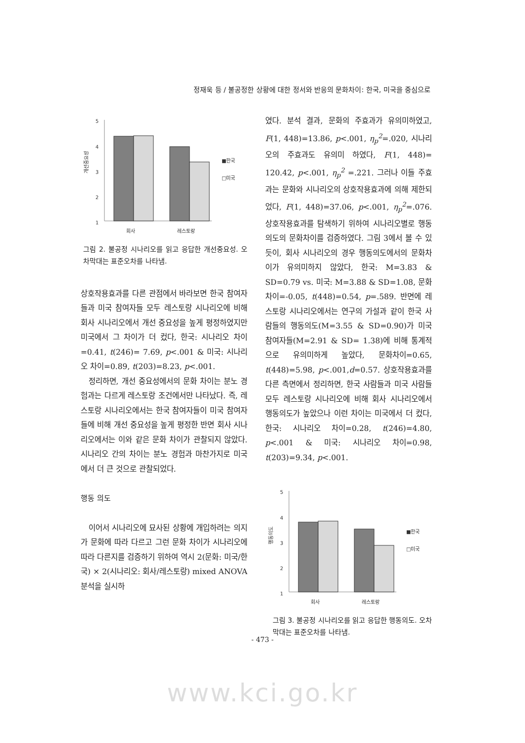정재욱 등 / 불공정한 상황에 대한 정서와 반응의 문화차이: 한국, 미국을 중심으로
5
4
3
2
1
개선중요성
■한국
□미국
회사
레스토랑
그림 2. 불공정 시나리오를 읽고 응답한 개선중요성. 오차막대는 표준오차를 나타냄.
상호작용효과를 다른 관점에서 바라보면 한국 참여자들과 미국 참여자들 모두 레스토랑 시나리오에 비해 회사 시나리오에서 개선 중요성을 높게 평정하였지만 미국에서 그 차이가 더 컸다, 한국: 시나리오 차이=0.41, t(246)= 7.69, p<.001 & 미국: 시나리오 차이=0.89, t(203)=8.23, p<.001.
정리하면, 개선 중요성에서의 문화 차이는 분노 경험과는 다르게 레스토랑 조건에서만 나타났다. 즉, 레스토랑 시나리오에서는 한국 참여자들이 미국 참여자들에 비해 개선 중요성을 높게 평정한 반면 회사 시나리오에서는 이와 같은 문화 차이가 관찰되지 않았다. 시나리오 간의 차이는 분노 경험과 마찬가지로 미국에서 더 큰 것으로 관찰되었다.
행동 의도
이어서 시나리오에 묘사된 상황에 개입하려는 의지가 문화에 따라 다르고 그런 문화 차이가 시나리오에 따라 다른지를 검증하기 위하여 역시 2(문화: 미국/한국) × 2(시나리오: 회사/레스토랑) mixed ANOVA 분석을 실시하
였다. 분석 결과, 문화의 주효과가 유의미하였고, F(1, 448)=13.86, p<.001, η<sub>p</sub><sup>2</sup>=.020, 시나리오의 주효과도 유의미 하였다, F(1, 448)= 120.42, p<.001, η<sub>p</sub><sup>2</sup> =.221. 그러나 이들 주효과는 문화와 시나리오의 상호작용효과에 의해 제한되었다, F(1, 448)=37.06, p<.001, η<sub>p</sub><sup>2</sup>=.076. 상호작용효과를 탐색하기 위하여 시나리오별로 행동의도의 문화차이를 검증하였다. 그림 3에서 볼 수 있듯이, 회사 시나리오의 경우 행동의도에서의 문화차이가 유의미하지 않았다, 한국: M=3.83 & SD=0.79 vs. 미국: M=3.88 & SD=1.08, 문화차이=-0.05, t(448)=0.54, p=.589. 반면에 레스토랑 시나리오에서는 연구의 가설과 같이 한국 사람들의 행동의도(M=3.55 & SD=0.90)가 미국 참여자들(M=2.91 & SD= 1.38)에 비해 통계적으로 유의미하게 높았다, 문화차이=0.65, t(448)=5.98, p<.001,d=0.57. 상호작용효과를 다른 측면에서 정리하면, 한국 사람들과 미국 사람들 모두 레스토랑 시나리오에 비해 회사 시나리오에서 행동의도가 높았으나 이런 차이는 미국에서 더 컸다, 한국: 시나리오 차이=0.28, t(246)=4.80, p<.001 & 미국: 시나리오 차이=0.98, t(203)=9.34, p<.001.
5
4
3
2
1
행동의도
■한국
□미국
회사
레스토랑
그림 3. 불공정 시나리오를 읽고 응답한 행동의도. 오차막대는 표준오차를 나타냄.
- 473 -
www.kci.go.kr